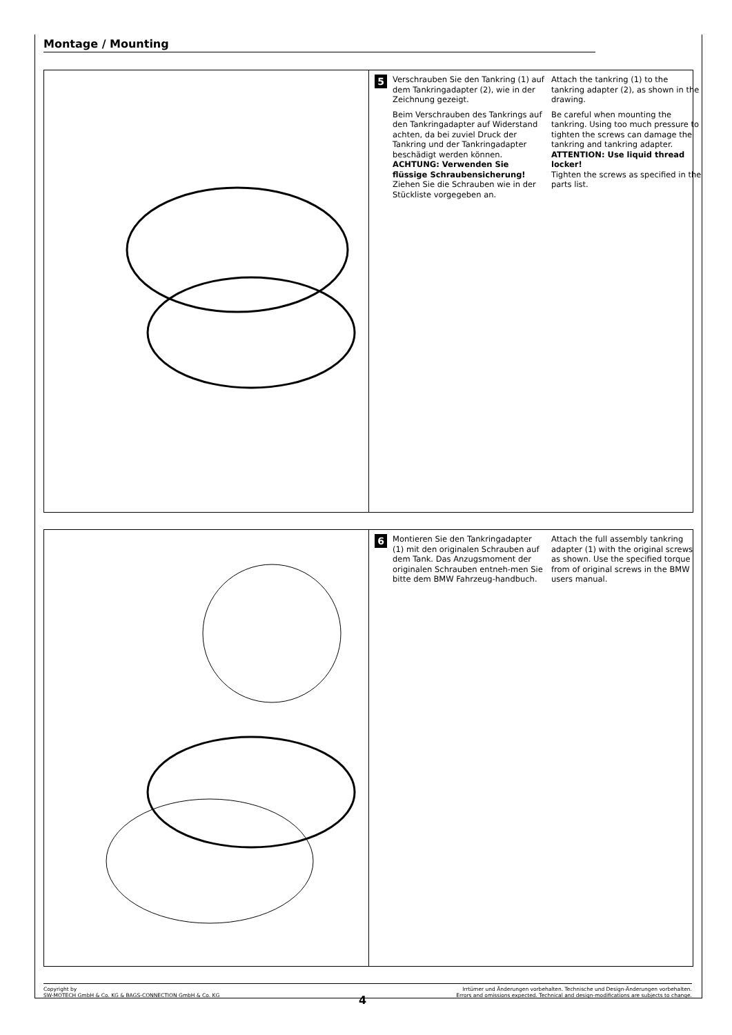Montage / Mounting
5
Verschrauben Sie den Tankring (1) auf dem Tankringadapter (2), wie in der Zeichnung gezeigt.
Beim Verschrauben des Tankrings auf den Tankringadapter auf Widerstand achten, da bei zuviel Druck der Tankring und der Tankringadapter beschädigt werden können.
ACHTUNG: Verwenden Sie flüssige Schraubensicherung!
Ziehen Sie die Schrauben wie in der Stückliste vorgegeben an.
Attach the tankring (1) to the tankring adapter (2), as shown in the drawing.
Be careful when mounting the tankring. Using too much pressure to tighten the screws can damage the tankring and tankring adapter.
ATTENTION: Use liquid thread locker!
Tighten the screws as specified in the parts list.
6
Montieren Sie den Tankringadapter (1) mit den originalen Schrauben auf dem Tank. Das Anzugsmoment der originalen Schrauben entneh-men Sie bitte dem BMW Fahrzeug-handbuch.
Attach the full assembly tankring adapter (1) with the original screws as shown. Use the specified torque from of original screws in the BMW users manual.
Copyright by
SW-MOTECH GmbH & Co. KG & BAGS-CONNECTION GmbH & Co. KG
Irrtümer und Änderungen vorbehalten. Technische und Design-Änderungen vorbehalten.
Errors and omissions expected. Technical and design-modifications are subjects to change.
4